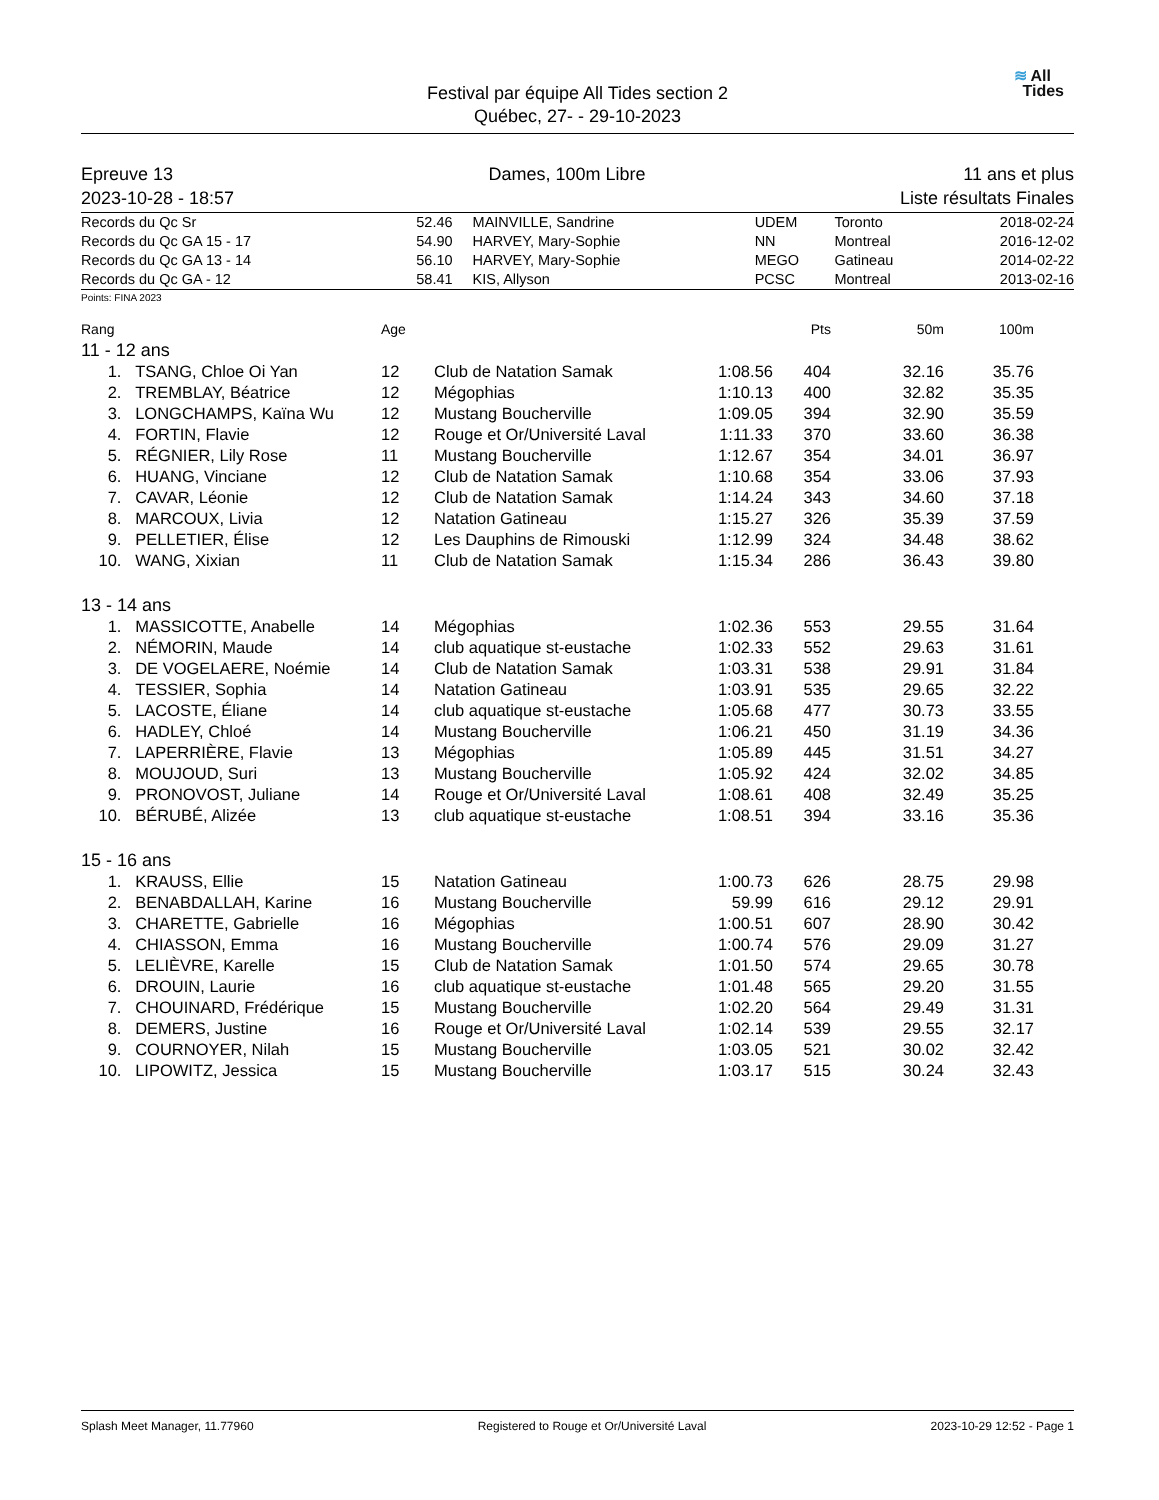Festival par équipe All Tides section 2
Québec, 27- - 29-10-2023
≋ All
Tides
Epreuve 13
2023-10-28 - 18:57
Dames, 100m Libre 11 ans et plus
Liste résultats Finales
| Records du Qc Sr | 52.46 | MAINVILLE, Sandrine | UDEM | Toronto | 2018-02-24 |
| Records du Qc GA 15 - 17 | 54.90 | HARVEY, Mary-Sophie | NN | Montreal | 2016-12-02 |
| Records du Qc GA 13 - 14 | 56.10 | HARVEY, Mary-Sophie | MEGO | Gatineau | 2014-02-22 |
| Records du Qc GA - 12 | 58.41 | KIS, Allyson | PCSC | Montreal | 2013-02-16 |
Points: FINA 2023
| Rang | | Age | | | Pts | 50m | 100m | |
| --- | --- | --- | --- | --- | --- | --- | --- | --- |
| 11 - 12 ans | | | | | | | | |
| 1. | TSANG, Chloe Oi Yan | 12 | Club de Natation Samak | 1:08.56 | 404 | 32.16 | 35.76 | |
| 2. | TREMBLAY, Béatrice | 12 | Mégophias | 1:10.13 | 400 | 32.82 | 35.35 | |
| 3. | LONGCHAMPS, Kaïna Wu | 12 | Mustang Boucherville | 1:09.05 | 394 | 32.90 | 35.59 | |
| 4. | FORTIN, Flavie | 12 | Rouge et Or/Université Laval | 1:11.33 | 370 | 33.60 | 36.38 | |
| 5. | RÉGNIER, Lily Rose | 11 | Mustang Boucherville | 1:12.67 | 354 | 34.01 | 36.97 | |
| 6. | HUANG, Vinciane | 12 | Club de Natation Samak | 1:10.68 | 354 | 33.06 | 37.93 | |
| 7. | CAVAR, Léonie | 12 | Club de Natation Samak | 1:14.24 | 343 | 34.60 | 37.18 | |
| 8. | MARCOUX, Livia | 12 | Natation Gatineau | 1:15.27 | 326 | 35.39 | 37.59 | |
| 9. | PELLETIER, Élise | 12 | Les Dauphins de Rimouski | 1:12.99 | 324 | 34.48 | 38.62 | |
| 10. | WANG, Xixian | 11 | Club de Natation Samak | 1:15.34 | 286 | 36.43 | 39.80 | |
| 13 - 14 ans | | | | | | | | |
| 1. | MASSICOTTE, Anabelle | 14 | Mégophias | 1:02.36 | 553 | 29.55 | 31.64 | |
| 2. | NÉMORIN, Maude | 14 | club aquatique st-eustache | 1:02.33 | 552 | 29.63 | 31.61 | |
| 3. | DE VOGELAERE, Noémie | 14 | Club de Natation Samak | 1:03.31 | 538 | 29.91 | 31.84 | |
| 4. | TESSIER, Sophia | 14 | Natation Gatineau | 1:03.91 | 535 | 29.65 | 32.22 | |
| 5. | LACOSTE, Éliane | 14 | club aquatique st-eustache | 1:05.68 | 477 | 30.73 | 33.55 | |
| 6. | HADLEY, Chloé | 14 | Mustang Boucherville | 1:06.21 | 450 | 31.19 | 34.36 | |
| 7. | LAPERRIÈRE, Flavie | 13 | Mégophias | 1:05.89 | 445 | 31.51 | 34.27 | |
| 8. | MOUJOUD, Suri | 13 | Mustang Boucherville | 1:05.92 | 424 | 32.02 | 34.85 | |
| 9. | PRONOVOST, Juliane | 14 | Rouge et Or/Université Laval | 1:08.61 | 408 | 32.49 | 35.25 | |
| 10. | BÉRUBÉ, Alizée | 13 | club aquatique st-eustache | 1:08.51 | 394 | 33.16 | 35.36 | |
| 15 - 16 ans | | | | | | | | |
| 1. | KRAUSS, Ellie | 15 | Natation Gatineau | 1:00.73 | 626 | 28.75 | 29.98 | |
| 2. | BENABDALLAH, Karine | 16 | Mustang Boucherville | 59.99 | 616 | 29.12 | 29.91 | |
| 3. | CHARETTE, Gabrielle | 16 | Mégophias | 1:00.51 | 607 | 28.90 | 30.42 | |
| 4. | CHIASSON, Emma | 16 | Mustang Boucherville | 1:00.74 | 576 | 29.09 | 31.27 | |
| 5. | LELIÈVRE, Karelle | 15 | Club de Natation Samak | 1:01.50 | 574 | 29.65 | 30.78 | |
| 6. | DROUIN, Laurie | 16 | club aquatique st-eustache | 1:01.48 | 565 | 29.20 | 31.55 | |
| 7. | CHOUINARD, Frédérique | 15 | Mustang Boucherville | 1:02.20 | 564 | 29.49 | 31.31 | |
| 8. | DEMERS, Justine | 16 | Rouge et Or/Université Laval | 1:02.14 | 539 | 29.55 | 32.17 | |
| 9. | COURNOYER, Nilah | 15 | Mustang Boucherville | 1:03.05 | 521 | 30.02 | 32.42 | |
| 10. | LIPOWITZ, Jessica | 15 | Mustang Boucherville | 1:03.17 | 515 | 30.24 | 32.43 | |
Splash Meet Manager, 11.77960 Registered to Rouge et Or/Université Laval 2023-10-29 12:52 - Page 1